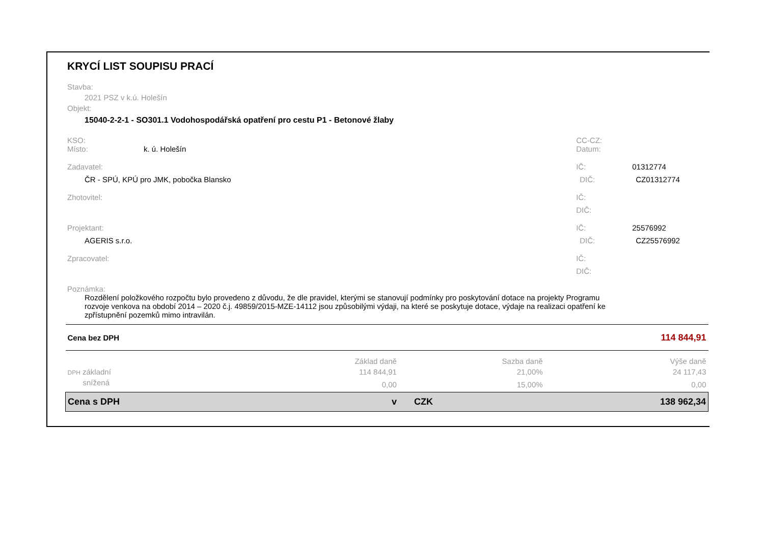KRYCÍ LIST SOUPISU PRACÍ
Stavba:
2021 PSZ v k.ú. Holešín
Objekt:
15040-2-2-1 - SO301.1 Vodohospodářská opatření pro cestu P1 - Betonové žlaby
KSO: CC-CZ:
Místo: k. ú. Holešín Datum:
Zadavatel: IČ: 01312774
ČR - SPÚ, KPÚ pro JMK, pobočka Blansko DIČ: CZ01312774
Zhotovitel: IČ:
DIČ:
Projektant: IČ: 25576992
AGERIS s.r.o. DIČ: CZ25576992
Zpracovatel: IČ:
DIČ:
Poznámka:
Rozdělení položkového rozpočtu bylo provedeno z důvodu, že dle pravidel, kterými se stanovují podmínky pro poskytování dotace na projekty Programu rozvoje venkova na období 2014 – 2020 č.j. 49859/2015-MZE-14112 jsou způsobilými výdaji, na které se poskytuje dotace, výdaje na realizaci opatření ke zpřístupnění pozemků mimo intravilán.
| Cena bez DPH | 114 844,91 | | |
| | Základ daně | Sazba daně | Výše daně |
| DPH základní | 114 844,91 | 21,00% | 24 117,43 |
| snížená | 0,00 | 15,00% | 0,00 |
| Cena s DPH | v | CZK | 138 962,34 |